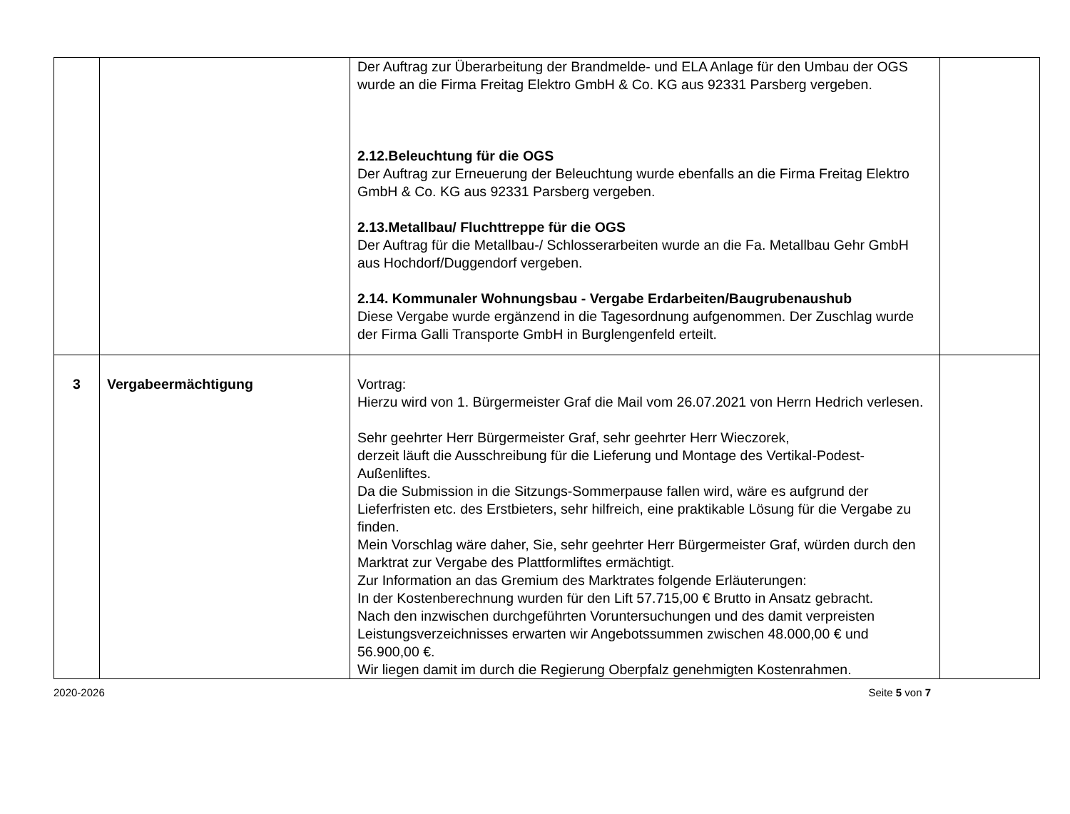| | | Der Auftrag zur Überarbeitung der Brandmelde- und ELA Anlage für den Umbau der OGS wurde an die Firma Freitag Elektro GmbH & Co. KG aus 92331 Parsberg vergeben. 2.12.Beleuchtung für die OGS Der Auftrag zur Erneuerung der Beleuchtung wurde ebenfalls an die Firma Freitag Elektro GmbH & Co. KG aus 92331 Parsberg vergeben. 2.13.Metallbau/ Fluchttreppe für die OGS Der Auftrag für die Metallbau-/ Schlosserarbeiten wurde an die Fa. Metallbau Gehr GmbH aus Hochdorf/Duggendorf vergeben. 2.14. Kommunaler Wohnungsbau - Vergabe Erdarbeiten/Baugrubenaushub Diese Vergabe wurde ergänzend in die Tagesordnung aufgenommen. Der Zuschlag wurde der Firma Galli Transporte GmbH in Burglengenfeld erteilt. | |
| 3 | Vergabeermächtigung | Vortrag: Hierzu wird von 1. Bürgermeister Graf die Mail vom 26.07.2021 von Herrn Hedrich verlesen. Sehr geehrter Herr Bürgermeister Graf, sehr geehrter Herr Wieczorek, derzeit läuft die Ausschreibung für die Lieferung und Montage des Vertikal-Podest-Außenliftes. Da die Submission in die Sitzungs-Sommerpause fallen wird, wäre es aufgrund der Lieferfristen etc. des Erstbieters, sehr hilfreich, eine praktikable Lösung für die Vergabe zu finden. Mein Vorschlag wäre daher, Sie, sehr geehrter Herr Bürgermeister Graf, würden durch den Marktrat zur Vergabe des Plattformliftes ermächtigt. Zur Information an das Gremium des Marktrates folgende Erläuterungen: In der Kostenberechnung wurden für den Lift 57.715,00 € Brutto in Ansatz gebracht. Nach den inzwischen durchgeführten Voruntersuchungen und des damit verpreisten Leistungsverzeichnisses erwarten wir Angebotssummen zwischen 48.000,00 € und 56.900,00 €. Wir liegen damit im durch die Regierung Oberpfalz genehmigten Kostenrahmen. | |
2020-2026 Seite 5 von 7